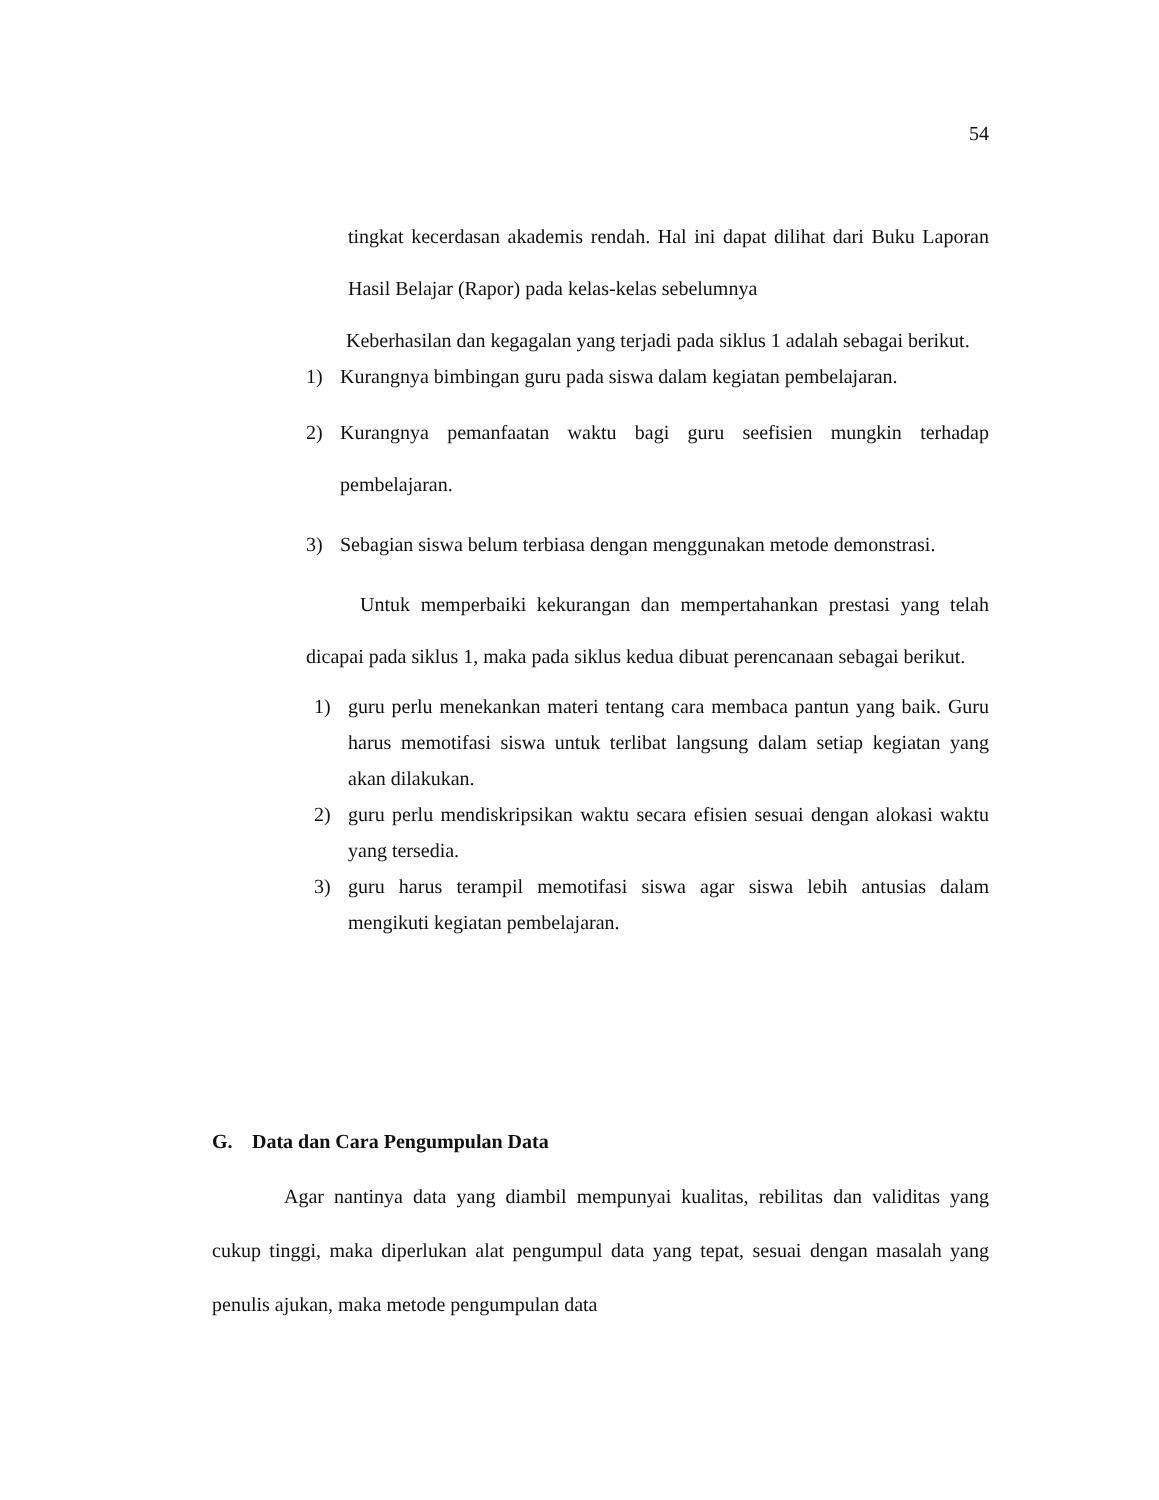54
tingkat kecerdasan akademis rendah. Hal ini dapat dilihat dari Buku Laporan Hasil Belajar (Rapor) pada kelas-kelas sebelumnya
Keberhasilan dan kegagalan yang terjadi pada siklus 1 adalah sebagai berikut.
1) Kurangnya bimbingan guru pada siswa dalam kegiatan pembelajaran.
2) Kurangnya pemanfaatan waktu bagi guru seefisien mungkin terhadap pembelajaran.
3) Sebagian siswa belum terbiasa dengan menggunakan metode demonstrasi.
Untuk memperbaiki kekurangan dan mempertahankan prestasi yang telah dicapai pada siklus 1, maka pada siklus kedua dibuat perencanaan sebagai berikut.
1) guru perlu menekankan materi tentang cara membaca pantun yang baik. Guru harus memotifasi siswa untuk terlibat langsung dalam setiap kegiatan yang akan dilakukan.
2) guru perlu mendiskripsikan waktu secara efisien sesuai dengan alokasi waktu yang tersedia.
3) guru harus terampil memotifasi siswa agar siswa lebih antusias dalam mengikuti kegiatan pembelajaran.
G. Data dan Cara Pengumpulan Data
Agar nantinya data yang diambil mempunyai kualitas, rebilitas dan validitas yang cukup tinggi, maka diperlukan alat pengumpul data yang tepat, sesuai dengan masalah yang penulis ajukan, maka metode pengumpulan data